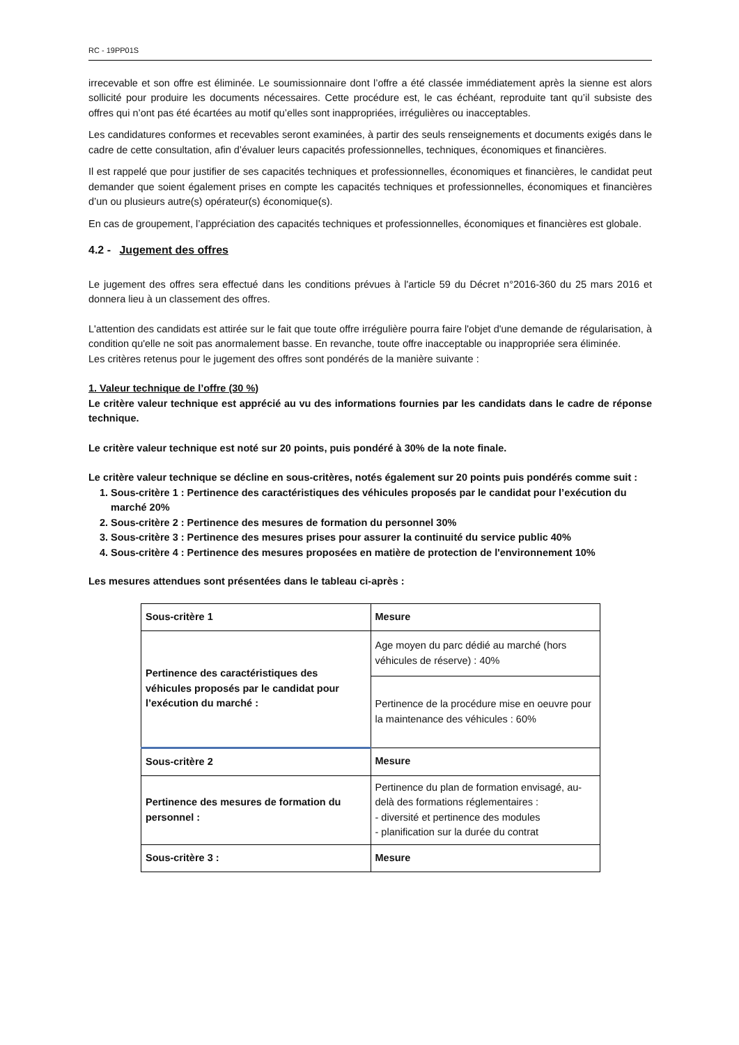RC - 19PP01S
irrecevable et son offre est éliminée. Le soumissionnaire dont l’offre a été classée immédiatement après la sienne est alors sollicité pour produire les documents nécessaires. Cette procédure est, le cas échéant, reproduite tant qu’il subsiste des offres qui n’ont pas été écartées au motif qu’elles sont inappropriées, irrégulières ou inacceptables.
Les candidatures conformes et recevables seront examinées, à partir des seuls renseignements et documents exigés dans le cadre de cette consultation, afin d’évaluer leurs capacités professionnelles, techniques, économiques et financières.
Il est rappelé que pour justifier de ses capacités techniques et professionnelles, économiques et financières, le candidat peut demander que soient également prises en compte les capacités techniques et professionnelles, économiques et financières d’un ou plusieurs autre(s) opérateur(s) économique(s).
En cas de groupement, l’appréciation des capacités techniques et professionnelles, économiques et financières est globale.
4.2 - Jugement des offres
Le jugement des offres sera effectué dans les conditions prévues à l'article 59 du Décret n°2016-360 du 25 mars 2016 et donnera lieu à un classement des offres.
L'attention des candidats est attirée sur le fait que toute offre irrégulière pourra faire l'objet d'une demande de régularisation, à condition qu'elle ne soit pas anormalement basse. En revanche, toute offre inacceptable ou inappropriée sera éliminée.
Les critères retenus pour le jugement des offres sont pondérés de la manière suivante :
1. Valeur technique de l’offre (30 %)
Le critère valeur technique est apprécié au vu des informations fournies par les candidats dans le cadre de réponse technique.
Le critère valeur technique est noté sur 20 points, puis pondéré à 30% de la note finale.
Le critère valeur technique se décline en sous-critères, notés également sur 20 points puis pondérés comme suit :
1. Sous-critère 1 : Pertinence des caractéristiques des véhicules proposés par le candidat pour l’exécution du marché 20%
2. Sous-critère 2 : Pertinence des mesures de formation du personnel 30%
3. Sous-critère 3 : Pertinence des mesures prises pour assurer la continuité du service public 40%
4. Sous-critère 4 : Pertinence des mesures proposées en matière de protection de l'environnement 10%
Les mesures attendues sont présentées dans le tableau ci-après :
| Sous-critère 1 | Mesure |
| Pertinence des caractéristiques des véhicules proposés par le candidat pour l’exécution du marché : | Age moyen du parc dédié au marché (hors véhicules de réserve) : 40% |
| | Pertinence de la procédure mise en oeuvre pour la maintenance des véhicules : 60% |
| Sous-critère 2 | Mesure |
| Pertinence des mesures de formation du personnel : | Pertinence du plan de formation envisagé, au-delà des formations réglementaires : - diversité et pertinence des modules - planification sur la durée du contrat |
| Sous-critère 3 : | Mesure |